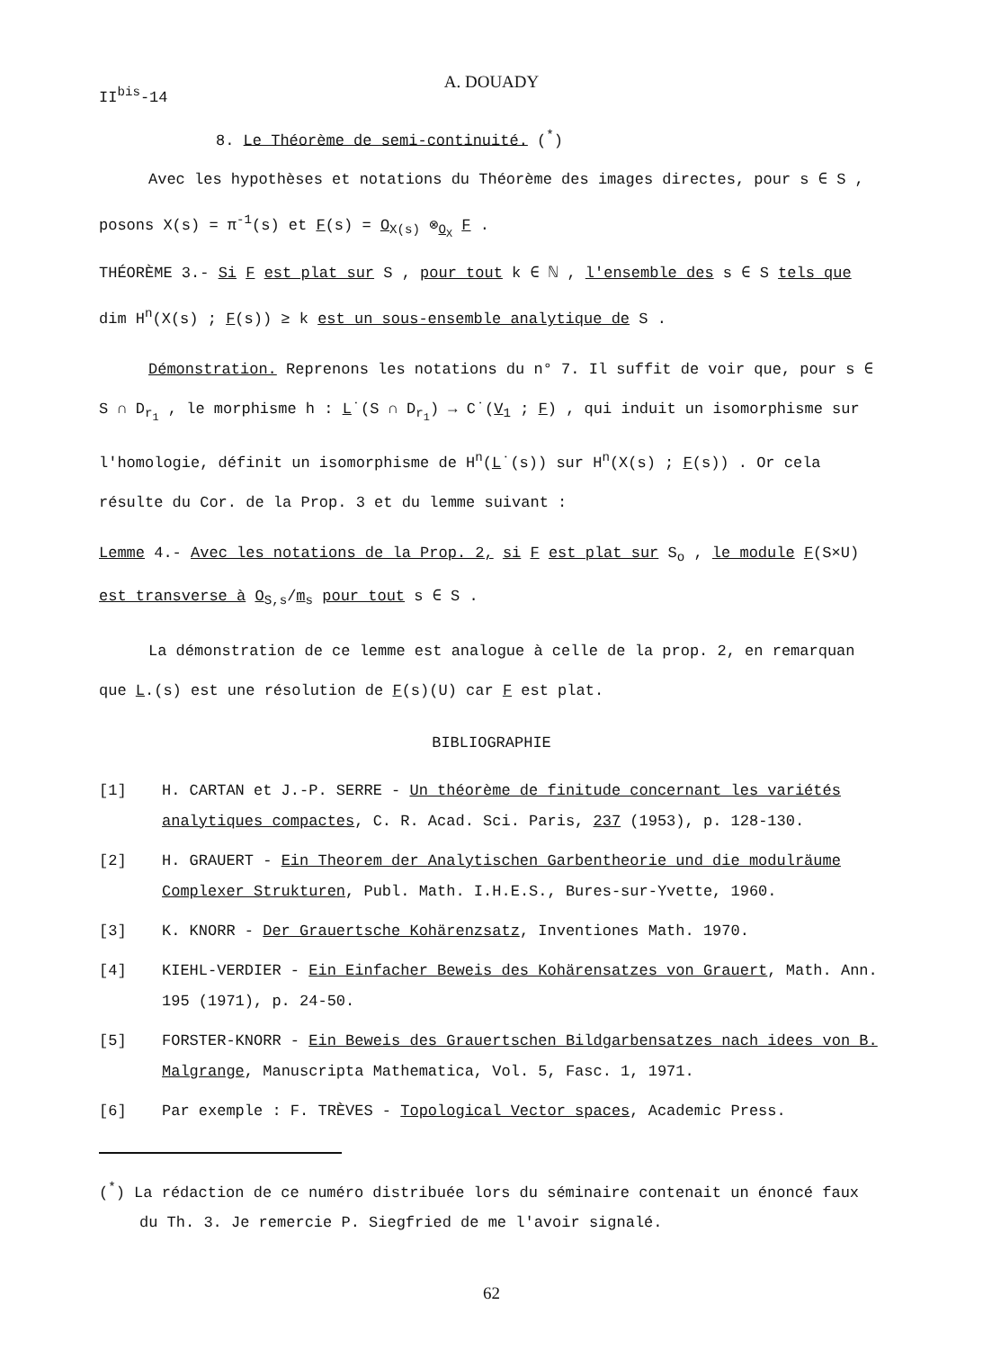A. DOUADY
II<sup>bis</sup>-14
8. Le Théorème de semi-continuité. (<sup>*</sup>)
Avec les hypothèses et notations du Théorème des images directes, pour s ∈ S ,
posons X(s) = π<sup>-1</sup>(s) et F(s) = O<sub>X(s)</sub> ⊗<sub>O<sub>X</sub></sub> F .
THÉORÈME 3.- Si F est plat sur S , pour tout k ∈ ℕ , l'ensemble des s ∈ S tels que dim H<sup>n</sup>(X(s) ; F(s)) ≥ k est un sous-ensemble analytique de S .
Démonstration. Reprenons les notations du n° 7. Il suffit de voir que, pour s ∈ S ∩ D<sub>r<sub>1</sub></sub> , le morphisme h : L˙(S ∩ D<sub>r<sub>1</sub></sub>) → C˙(V<sub>1</sub> ; F) , qui induit un isomorphisme sur l'homologie, définit un isomorphisme de H<sup>n</sup>(L˙(s)) sur H<sup>n</sup>(X(s) ; F(s)) . Or cela résulte du Cor. de la Prop. 3 et du lemme suivant :
Lemme 4.- Avec les notations de la Prop. 2, si F est plat sur S<sub>o</sub> , le module F(S×U) est transverse à O<sub>S,s</sub>/m<sub>s</sub> pour tout s ∈ S .
La démonstration de ce lemme est analogue à celle de la prop. 2, en remarquan que L.(s) est une résolution de F(s)(U) car F est plat.
BIBLIOGRAPHIE
[1] H. CARTAN et J.-P. SERRE - Un théorème de finitude concernant les variétés analytiques compactes, C. R. Acad. Sci. Paris, 237 (1953), p. 128-130.
[2] H. GRAUERT - Ein Theorem der Analytischen Garbentheorie und die modulräume Complexer Strukturen, Publ. Math. I.H.E.S., Bures-sur-Yvette, 1960.
[3] K. KNORR - Der Grauertsche Kohärenzsatz, Inventiones Math. 1970.
[4] KIEHL-VERDIER - Ein Einfacher Beweis des Kohärensatzes von Grauert, Math. Ann. 195 (1971), p. 24-50.
[5] FORSTER-KNORR - Ein Beweis des Grauertschen Bildgarbensatzes nach idees von B. Malgrange, Manuscripta Mathematica, Vol. 5, Fasc. 1, 1971.
[6] Par exemple : F. TRÈVES - Topological Vector spaces, Academic Press.
(<sup>*</sup>) La rédaction de ce numéro distribuée lors du séminaire contenait un énoncé faux du Th. 3. Je remercie P. Siegfried de me l'avoir signalé.
62